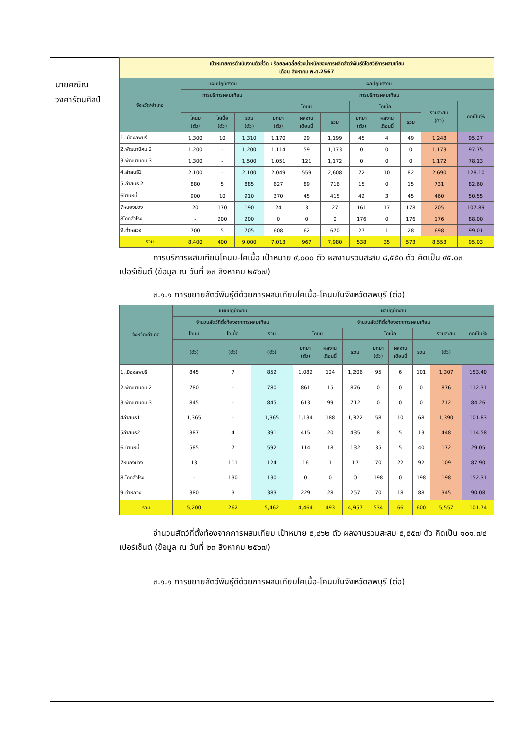นายคณิณ
วงศารัตนศิลป์
| เป้าหมายการดำเนินงานตัวชี้วัด : ร้อยละเฉลี่ยถ่วงน้ำหนักของการผลิตสัตว์พันธุ์ดีโดยวิธีการผสมเทียม เดือน สิงหาคม พ.ศ.2567 | | | | | | | | | | | |
| จังหวัด/อำเภอ | แผนปฏิบัติงาน | | | ผลปฏิบัติงาน | | | | | | | |
| | การบริการผสมเทียม | | | การบริการผสมเทียม | | | | | | | |
| | | | | โคนม | | | โคเนื้อ | | | รวมสะสม (ตัว) | คิดเป็น% |
| | โคนม (ตัว) | โคเนื้อ (ตัว) | รวม (ตัว) | ยกมา (ตัว) | ผลงาน เดือนนี้ | รวม | ยกมา (ตัว) | ผลงาน เดือนนี้ | รวม | | |
| 1.เมืองลพบุรี | 1,300 | 10 | 1,310 | 1,170 | 29 | 1,199 | 45 | 4 | 49 | 1,248 | 95.27 |
| 2.พัฒนานิคม 2 | 1,200 | - | 1,200 | 1,114 | 59 | 1,173 | 0 | 0 | 0 | 1,173 | 97.75 |
| 3.พัฒนานิคม 3 | 1,300 | - | 1,500 | 1,051 | 121 | 1,172 | 0 | 0 | 0 | 1,172 | 78.13 |
| 4.ลำสนธิ1 | 2,100 | - | 2,100 | 2,049 | 559 | 2,608 | 72 | 10 | 82 | 2,690 | 128.10 |
| 5.ลำสนธิ 2 | 880 | 5 | 885 | 627 | 89 | 716 | 15 | 0 | 15 | 731 | 82.60 |
| 6บ้านหมี่ | 900 | 10 | 910 | 370 | 45 | 415 | 42 | 3 | 45 | 460 | 50.55 |
| 7หนองม่วง | 20 | 170 | 190 | 24 | 3 | 27 | 161 | 17 | 178 | 205 | 107.89 |
| 8โคกสำโรง | - | 200 | 200 | 0 | 0 | 0 | 176 | 0 | 176 | 176 | 88.00 |
| 9.ท่าหลวง | 700 | 5 | 705 | 608 | 62 | 670 | 27 | 1 | 28 | 698 | 99.01 |
| รวม | 8,400 | 400 | 9,000 | 7,013 | 967 | 7,980 | 538 | 35 | 573 | 8,553 | 95.03 |
การบริการผสมเทียมโคนม-โคเนื้อ เป้าหมาย ๙,๐๐๐ ตัว ผลงานรวมสะสม ๘,๕๕๓ ตัว คิดเป็น ๙๕.๐๓ เปอร์เซ็นต์ (ข้อมูล ณ วันที่ ๒๓ สิงหาคม ๒๕๖๗)
๓.๑.๑ การขยายสัตว์พันธุ์ดีด้วยการผสมเทียมโคเนื้อ-โคนมในจังหวัดลพบุรี (ต่อ)
| จังหวัด/อำเภอ | แผนปฏิบัติงาน | | | ผลปฏิบัติงาน | | | | | | | |
| --- | --- | --- | --- | --- | --- | --- | --- | --- | --- | --- | --- |
| | จำนวนสัตว์ที่ตั้งท้องจากการผสมเทียม | | | จำนวนสัตว์ที่ตั้งท้องจากการผสมเทียม | | | | | | | |
| | โคนม | โคเนื้อ | รวม | โคนม | | | โคเนื้อ | | | รวมสะสม | คิดเป็น% |
| | (ตัว) | (ตัว) | (ตัว) | ยกมา (ตัว) | ผลงาน เดือนนี้ | รวม | ยกมา (ตัว) | ผลงาน เดือนนี้ | รวม | (ตัว) | |
| 1.เมืองลพบุรี | 845 | 7 | 852 | 1,082 | 124 | 1,206 | 95 | 6 | 101 | 1,307 | 153.40 |
| 2.พัฒนานิคม 2 | 780 | - | 780 | 861 | 15 | 876 | 0 | 0 | 0 | 876 | 112.31 |
| 3.พัฒนานิคม 3 | 845 | - | 845 | 613 | 99 | 712 | 0 | 0 | 0 | 712 | 84.26 |
| 4ลำสนธิ1 | 1,365 | - | 1,365 | 1,134 | 188 | 1,322 | 58 | 10 | 68 | 1,390 | 101.83 |
| 5ลำสนธิ2 | 387 | 4 | 391 | 415 | 20 | 435 | 8 | 5 | 13 | 448 | 114.58 |
| 6.บ้านหมี่ | 585 | 7 | 592 | 114 | 18 | 132 | 35 | 5 | 40 | 172 | 29.05 |
| 7หนองม่วง | 13 | 111 | 124 | 16 | 1 | 17 | 70 | 22 | 92 | 109 | 87.90 |
| 8.โคกสำโรง | - | 130 | 130 | 0 | 0 | 0 | 198 | 0 | 198 | 198 | 152.31 |
| 9.ท่าหลวง | 380 | 3 | 383 | 229 | 28 | 257 | 70 | 18 | 88 | 345 | 90.08 |
| รวม | 5,200 | 262 | 5,462 | 4,464 | 493 | 4,957 | 534 | 66 | 600 | 5,557 | 101.74 |
จำนวนสัตว์ที่ตั้งท้องจากการผสมเทียม เป้าหมาย ๕,๔๖๒ ตัว ผลงานรวมสะสม ๕,๕๕๗ ตัว คิดเป็น ๑๐๑.๗๔ เปอร์เซ็นต์ (ข้อมูล ณ วันที่ ๒๓ สิงหาคม ๒๕๖๗)
๓.๑.๑ การขยายสัตว์พันธุ์ดีด้วยการผสมเทียมโคเนื้อ-โคนมในจังหวัดลพบุรี (ต่อ)